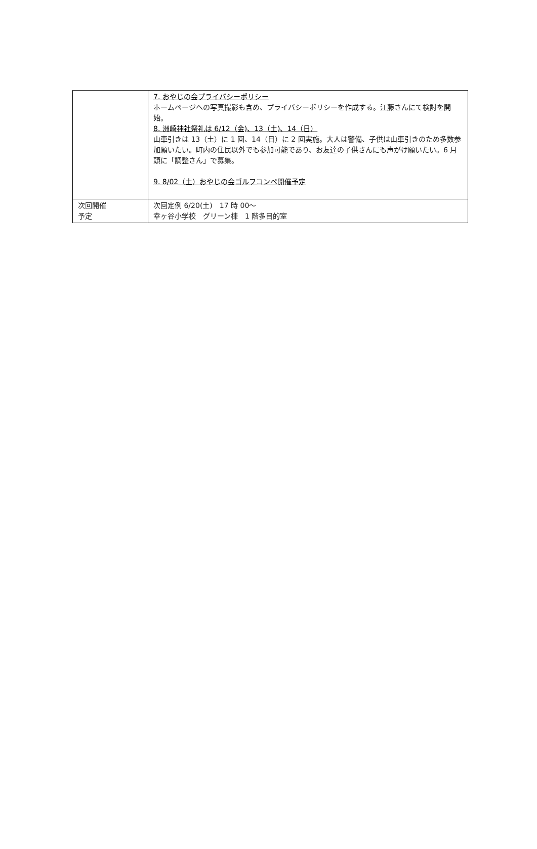| | 7. おやじの会プライバシーポリシー ホームページへの写真撮影も含め、プライバシーポリシーを作成する。江藤さんにて検討を開始。 8. 洲崎神社祭礼は 6/12（金)、13（土)、14（日） 山車引きは 13（土）に 1 回、14（日）に 2 回実施。大人は警備、子供は山車引きのため多数参加願いたい。町内の住民以外でも参加可能であり、お友達の子供さんにも声がけ願いたい。6 月頭に「調整さん」で募集。 9. 8/02（土）おやじの会ゴルフコンペ開催予定 |
| 次回開催 予定 | 次回定例 6/20(土) 17 時 00～ 幸ヶ谷小学校 グリーン棟 1 階多目的室 |